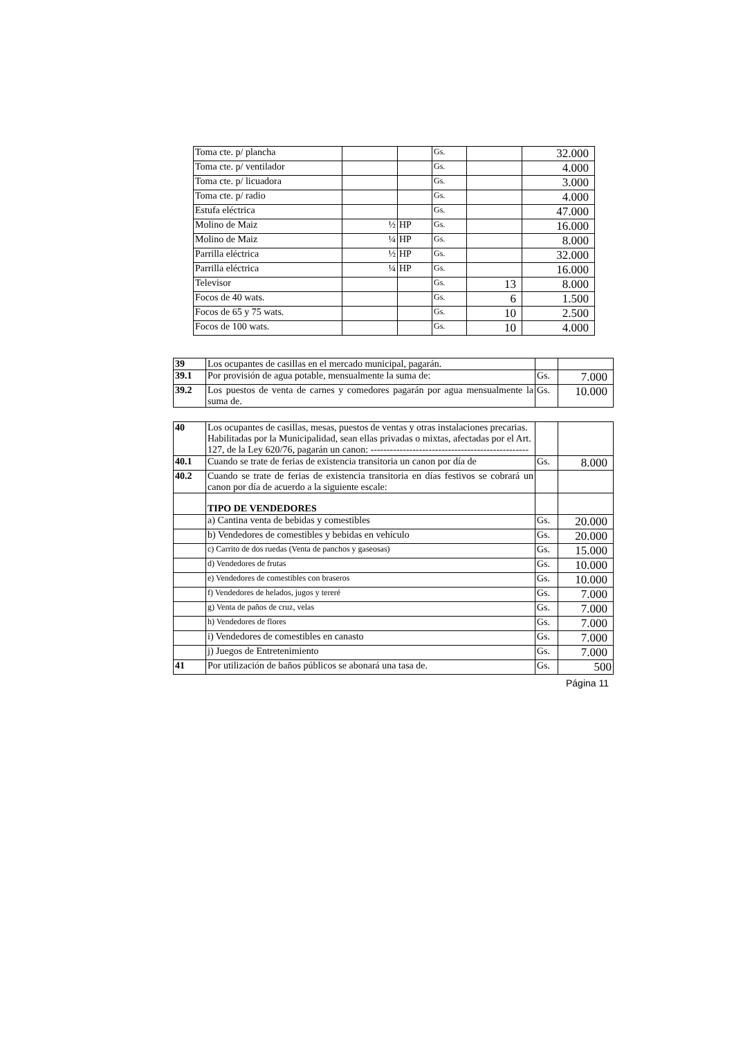| Toma cte. p/ plancha | | | Gs. | | 32.000 |
| Toma cte. p/ ventilador | | | Gs. | | 4.000 |
| Toma cte. p/ licuadora | | | Gs. | | 3.000 |
| Toma cte. p/ radio | | | Gs. | | 4.000 |
| Estufa eléctrica | | | Gs. | | 47.000 |
| Molino de Maiz | ½ | HP | Gs. | | 16.000 |
| Molino de Maiz | ¼ | HP | Gs. | | 8.000 |
| Parrilla eléctrica | ½ | HP | Gs. | | 32.000 |
| Parrilla eléctrica | ¼ | HP | Gs. | | 16.000 |
| Televisor | | | Gs. | 13 | 8.000 |
| Focos de 40 wats. | | | Gs. | 6 | 1.500 |
| Focos de 65 y 75 wats. | | | Gs. | 10 | 2.500 |
| Focos de 100 wats. | | | Gs. | 10 | 4.000 |
| 39 | Los ocupantes de casillas en el mercado municipal, pagarán. | | |
| 39.1 | Por provisión de agua potable, mensualmente la suma de: | Gs. | 7.000 |
| 39.2 | Los puestos de venta de carnes y comedores pagarán por agua mensualmente la suma de. | Gs. | 10.000 |
| 40 | Los ocupantes de casillas, mesas, puestos de ventas y otras instalaciones precarias. Habilitadas por la Municipalidad, sean ellas privadas o mixtas, afectadas por el Art. 127, de la Ley 620/76, pagarán un canon: ------------------------------------------------- | | |
| 40.1 | Cuando se trate de ferias de existencia transitoria un canon por día de | Gs. | 8.000 |
| 40.2 | Cuando se trate de ferias de existencia transitoria en días festivos se cobrará un canon por día de acuerdo a la siguiente escale: | | |
| | TIPO DE VENDEDORES | | |
| | a) Cantina venta de bebidas y comestibles | Gs. | 20.000 |
| | b) Vendedores de comestibles y bebidas en vehículo | Gs. | 20.000 |
| | c) Carrito de dos ruedas (Venta de panchos y gaseosas) | Gs. | 15.000 |
| | d) Vendedores de frutas | Gs. | 10.000 |
| | e) Vendedores de comestibles con braseros | Gs. | 10.000 |
| | f) Vendedores de helados, jugos y tereré | Gs. | 7.000 |
| | g) Venta de paños de cruz, velas | Gs. | 7.000 |
| | h) Vendedores de flores | Gs. | 7.000 |
| | i) Vendedores de comestibles en canasto | Gs. | 7.000 |
| | j) Juegos de Entretenimiento | Gs. | 7.000 |
| 41 | Por utilización de baños públicos se abonará una tasa de. | Gs. | 500 |
Página 11